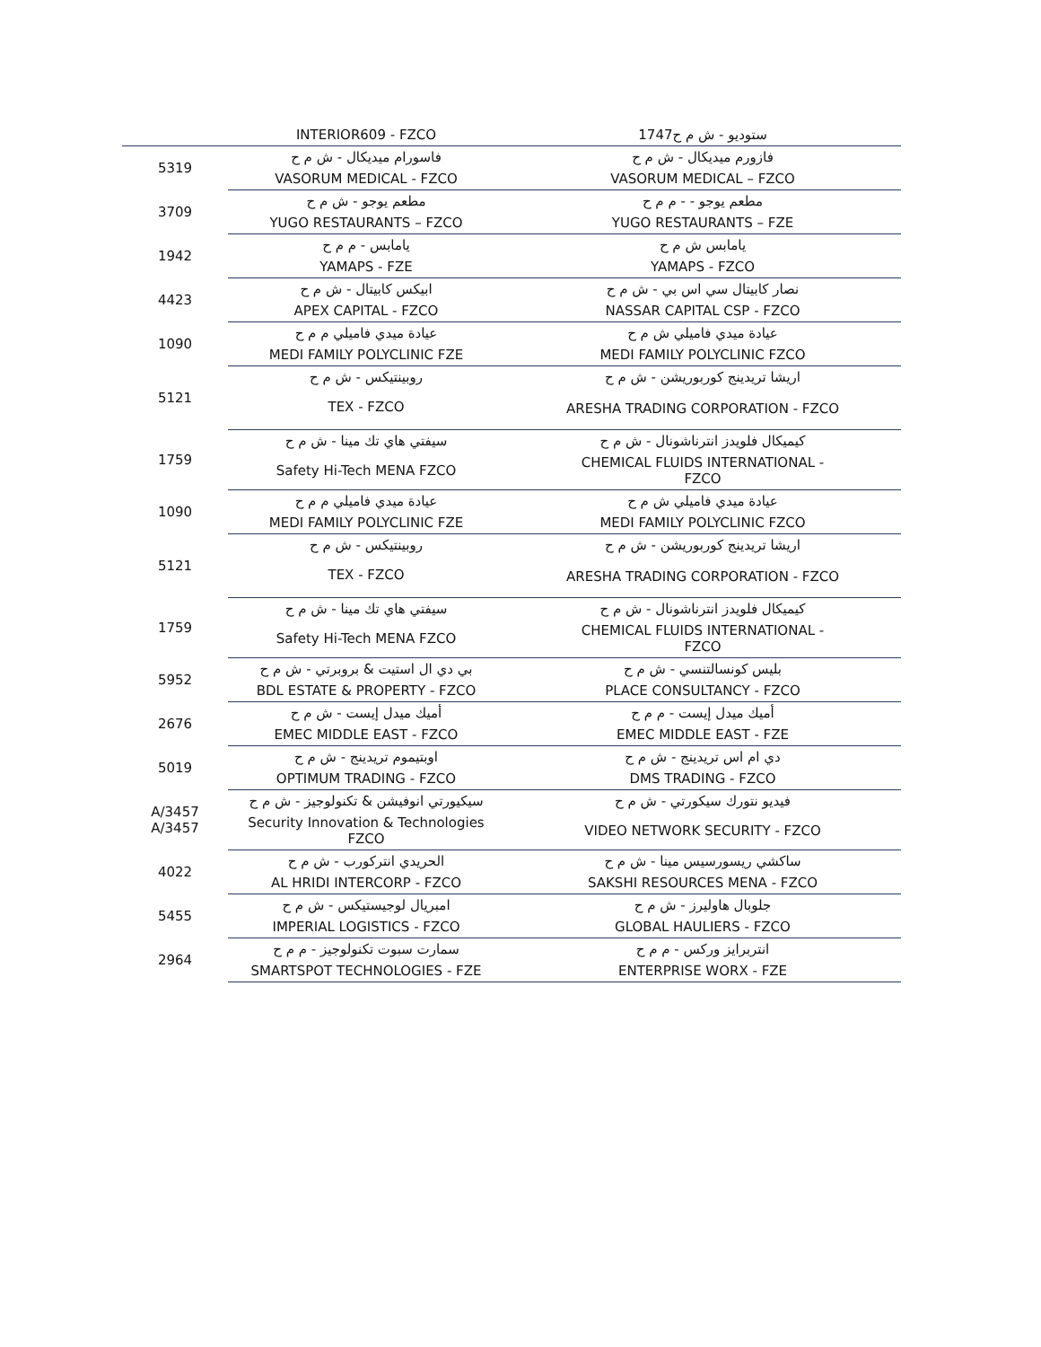| | INTERIOR609 - FZCO | 1747ستوديو - ش م ح |
| 5319 | فاسورام ميديكال - ش م ح | فازورم ميديكال - ش م ح |
| | VASORUM MEDICAL - FZCO | VASORUM MEDICAL – FZCO |
| 3709 | مطعم يوجو - ش م ح | مطعم يوجو - - م م ح |
| | YUGO RESTAURANTS – FZCO | YUGO RESTAURANTS – FZE |
| 1942 | يامابس - م م ح | يامابس ش م ح |
| | YAMAPS - FZE | YAMAPS - FZCO |
| 4423 | ابيكس كابيتال - ش م ح | نصار كابيتال سي اس بي - ش م ح |
| | APEX CAPITAL - FZCO | NASSAR CAPITAL CSP - FZCO |
| 1090 | عيادة ميدي فاميلي م م ح | عيادة ميدي فاميلي ش م ح |
| | MEDI FAMILY POLYCLINIC FZE | MEDI FAMILY POLYCLINIC FZCO |
| 5121 | روبينتيكس - ش م ح | اريشا تريدينج كوربوريشن - ش م ح |
| | TEX - FZCO | ARESHA TRADING CORPORATION - FZCO |
| 1759 | سيفتي هاي تك مينا - ش م ح | كيميكال فلويدز انترناشونال - ش م ح |
| | Safety Hi-Tech MENA FZCO | CHEMICAL FLUIDS INTERNATIONAL - FZCO |
| 1090 | عيادة ميدي فاميلي م م ح | عيادة ميدي فاميلي ش م ح |
| | MEDI FAMILY POLYCLINIC FZE | MEDI FAMILY POLYCLINIC FZCO |
| 5121 | روبينتيكس - ش م ح | اريشا تريدينج كوربوريشن - ش م ح |
| | TEX - FZCO | ARESHA TRADING CORPORATION - FZCO |
| 1759 | سيفتي هاي تك مينا - ش م ح | كيميكال فلويدز انترناشونال - ش م ح |
| | Safety Hi-Tech MENA FZCO | CHEMICAL FLUIDS INTERNATIONAL - FZCO |
| 5952 | بي دي ال استيت & بروبرتي - ش م ح | بليس كونسالتنسي - ش م ح |
| | BDL ESTATE & PROPERTY - FZCO | PLACE CONSULTANCY - FZCO |
| 2676 | أميك ميدل إيست - ش م ح | أميك ميدل إيست - م م ح |
| | EMEC MIDDLE EAST - FZCO | EMEC MIDDLE EAST - FZE |
| 5019 | اوبتيموم تريدينج - ش م ح | دي ام اس تريدينج - ش م ح |
| | OPTIMUM TRADING - FZCO | DMS TRADING - FZCO |
| A/3457 A/3457 | سيكيورتي انوفيشن & تكنولوجيز - ش م ح | فيديو نتورك سيكورتي - ش م ح |
| | Security Innovation & Technologies FZCO | VIDEO NETWORK SECURITY - FZCO |
| 4022 | الحريدي انتركورب - ش م ح | ساكشي ريسورسيس مينا - ش م ح |
| | AL HRIDI INTERCORP - FZCO | SAKSHI RESOURCES MENA - FZCO |
| 5455 | امبريال لوجيستيكس - ش م ح | جلوبال هاوليرز - ش م ح |
| | IMPERIAL LOGISTICS - FZCO | GLOBAL HAULIERS - FZCO |
| 2964 | سمارت سبوت تكنولوجيز - م م ح | انتربرايز وركس - م م ح |
| | SMARTSPOT TECHNOLOGIES - FZE | ENTERPRISE WORX - FZE |